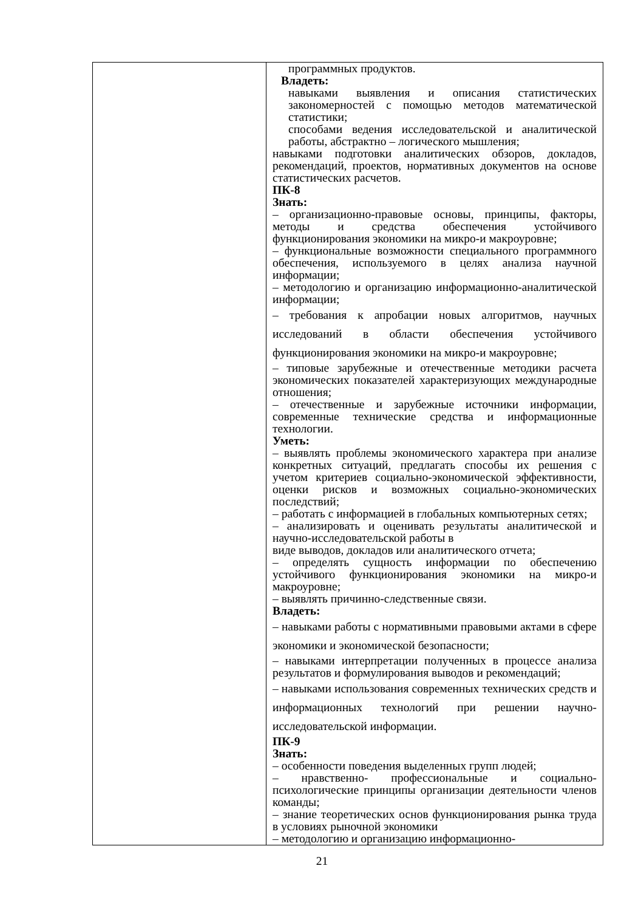| | программных продуктов. Владеть: навыками выявления и описания статистических закономерностей с помощью методов математической статистики; способами ведения исследовательской и аналитической работы, абстрактно – логического мышления; навыками подготовки аналитических обзоров, докладов, рекомендаций, проектов, нормативных документов на основе статистических расчетов. ПК-8 Знать: – организационно-правовые основы, принципы, факторы, методы и средства обеспечения устойчивого функционирования экономики на микро-и макроуровне; – функциональные возможности специального программного обеспечения, используемого в целях анализа научной информации; – методологию и организацию информационно-аналитической информации; – требования к апробации новых алгоритмов, научных исследований в области обеспечения устойчивого функционирования экономики на микро-и макроуровне; – типовые зарубежные и отечественные методики расчета экономических показателей характеризующих международные отношения; – отечественные и зарубежные источники информации, современные технические средства и информационные технологии. Уметь: – выявлять проблемы экономического характера при анализе конкретных ситуаций, предлагать способы их решения с учетом критериев социально-экономической эффективности, оценки рисков и возможных социально-экономических последствий; – работать с информацией в глобальных компьютерных сетях; – анализировать и оценивать результаты аналитической и научно-исследовательской работы в виде выводов, докладов или аналитического отчета; – определять сущность информации по обеспечению устойчивого функционирования экономики на микро-и макроуровне; – выявлять причинно-следственные связи. Владеть: – навыками работы с нормативными правовыми актами в сфере экономики и экономической безопасности; – навыками интерпретации полученных в процессе анализа результатов и формулирования выводов и рекомендаций; – навыками использования современных технических средств и информационных технологий при решении научно-исследовательской информации. ПК-9 Знать: – особенности поведения выделенных групп людей; – нравственно- профессиональные и социально-психологические принципы организации деятельности членов команды; – знание теоретических основ функционирования рынка труда в условиях рыночной экономики – методологию и организацию информационно- |
21